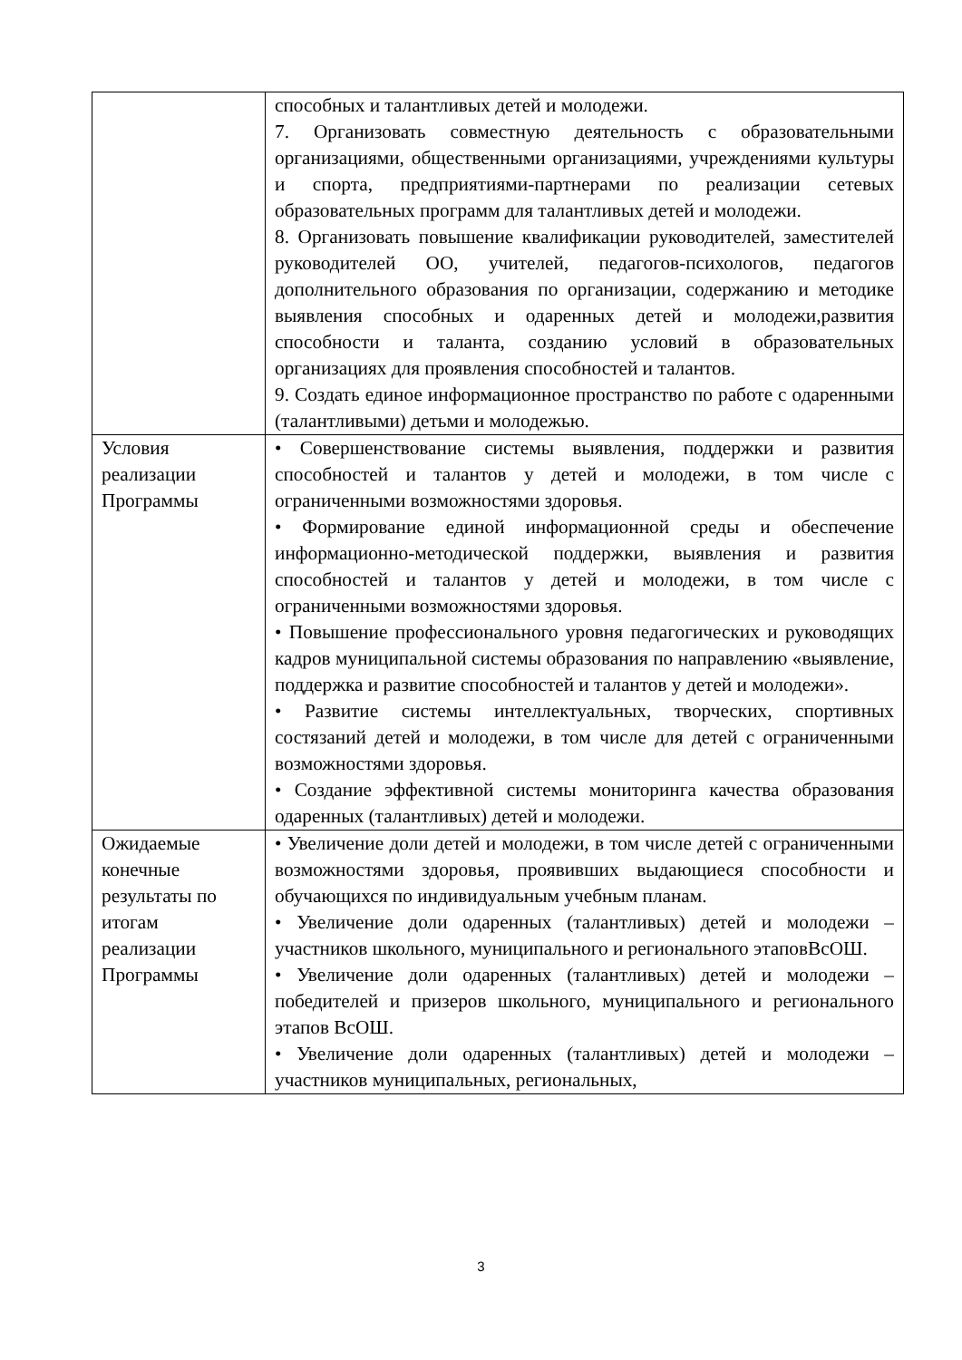| | способных и талантливых детей и молодежи. 7. Организовать совместную деятельность с образовательными организациями, общественными организациями, учреждениями культуры и спорта, предприятиями-партнерами по реализации сетевых образовательных программ для талантливых детей и молодежи. 8. Организовать повышение квалификации руководителей, заместителей руководителей ОО, учителей, педагогов-психологов, педагогов дополнительного образования по организации, содержанию и методике выявления способных и одаренных детей и молодежи,развития способности и таланта, созданию условий в образовательных организациях для проявления способностей и талантов. 9. Создать единое информационное пространство по работе с одаренными (талантливыми) детьми и молодежью. |
| Условия реализации Программы | • Совершенствование системы выявления, поддержки и развития способностей и талантов у детей и молодежи, в том числе с ограниченными возможностями здоровья. • Формирование единой информационной среды и обеспечение информационно-методической поддержки, выявления и развития способностей и талантов у детей и молодежи, в том числе с ограниченными возможностями здоровья. • Повышение профессионального уровня педагогических и руководящих кадров муниципальной системы образования по направлению «выявление, поддержка и развитие способностей и талантов у детей и молодежи». • Развитие системы интеллектуальных, творческих, спортивных состязаний детей и молодежи, в том числе для детей с ограниченными возможностями здоровья. • Создание эффективной системы мониторинга качества образования одаренных (талантливых) детей и молодежи. |
| Ожидаемые конечные результаты по итогам реализации Программы | • Увеличение доли детей и молодежи, в том числе детей с ограниченными возможностями здоровья, проявивших выдающиеся способности и обучающихся по индивидуальным учебным планам. • Увеличение доли одаренных (талантливых) детей и молодежи – участников школьного, муниципального и регионального этаповВсОШ. • Увеличение доли одаренных (талантливых) детей и молодежи – победителей и призеров школьного, муниципального и регионального этапов ВсОШ. • Увеличение доли одаренных (талантливых) детей и молодежи – участников муниципальных, региональных, |
3